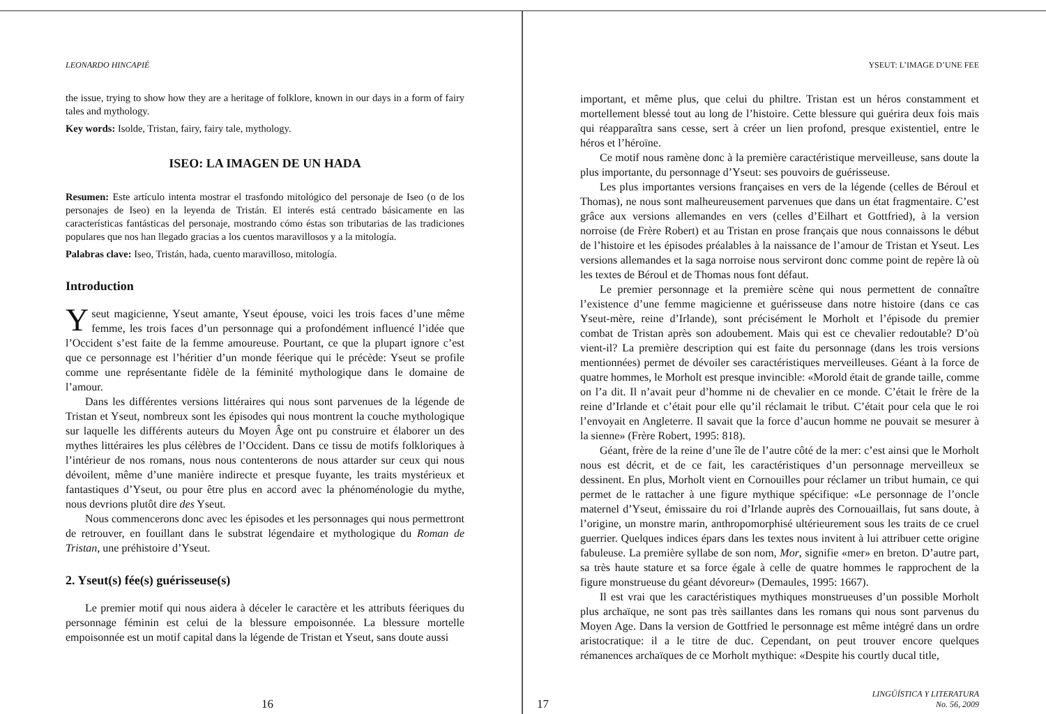LEONARDO HINCAPIÉ
the issue, trying to show how they are a heritage of folklore, known in our days in a form of fairy tales and mythology.
Key words: Isolde, Tristan, fairy, fairy tale, mythology.
ISEO: LA IMAGEN DE UN HADA
Resumen: Este artículo intenta mostrar el trasfondo mitológico del personaje de Iseo (o de los personajes de Iseo) en la leyenda de Tristán. El interés está centrado básicamente en las características fantásticas del personaje, mostrando cómo éstas son tributarias de las tradiciones populares que nos han llegado gracias a los cuentos maravillosos y a la mitología.
Palabras clave: Iseo, Tristán, hada, cuento maravilloso, mitología.
Introduction
Yseut magicienne, Yseut amante, Yseut épouse, voici les trois faces d’une même femme, les trois faces d’un personnage qui a profondément influencé l’idée que l’Occident s’est faite de la femme amoureuse. Pourtant, ce que la plupart ignore c’est que ce personnage est l’héritier d’un monde féerique qui le précède: Yseut se profile comme une représentante fidèle de la féminité mythologique dans le domaine de l’amour.
Dans les différentes versions littéraires qui nous sont parvenues de la légende de Tristan et Yseut, nombreux sont les épisodes qui nous montrent la couche mythologique sur laquelle les différents auteurs du Moyen Âge ont pu construire et élaborer un des mythes littéraires les plus célèbres de l’Occident. Dans ce tissu de motifs folkloriques à l’intérieur de nos romans, nous nous contenterons de nous attarder sur ceux qui nous dévoilent, même d’une manière indirecte et presque fuyante, les traits mystérieux et fantastiques d’Yseut, ou pour être plus en accord avec la phénoménologie du mythe, nous devrions plutôt dire des Yseut.
Nous commencerons donc avec les épisodes et les personnages qui nous permettront de retrouver, en fouillant dans le substrat légendaire et mythologique du Roman de Tristan, une préhistoire d’Yseut.
2. Yseut(s) fée(s) guérisseuse(s)
Le premier motif qui nous aidera à déceler le caractère et les attributs féeriques du personnage féminin est celui de la blessure empoisonnée. La blessure mortelle empoisonnée est un motif capital dans la légende de Tristan et Yseut, sans doute aussi
16
YSEUT: L’IMAGE D’UNE FEE
important, et même plus, que celui du philtre. Tristan est un héros constamment et mortellement blessé tout au long de l’histoire. Cette blessure qui guérira deux fois mais qui réapparaîtra sans cesse, sert à créer un lien profond, presque existentiel, entre le héros et l’héroïne.
Ce motif nous ramène donc à la première caractéristique merveilleuse, sans doute la plus importante, du personnage d’Yseut: ses pouvoirs de guérisseuse.
Les plus importantes versions françaises en vers de la légende (celles de Béroul et Thomas), ne nous sont malheureusement parvenues que dans un état fragmentaire. C’est grâce aux versions allemandes en vers (celles d’Eilhart et Gottfried), à la version norroise (de Frère Robert) et au Tristan en prose français que nous connaissons le début de l’histoire et les épisodes préalables à la naissance de l’amour de Tristan et Yseut. Les versions allemandes et la saga norroise nous serviront donc comme point de repère là où les textes de Béroul et de Thomas nous font défaut.
Le premier personnage et la première scène qui nous permettent de connaître l’existence d’une femme magicienne et guérisseuse dans notre histoire (dans ce cas Yseut-mère, reine d’Irlande), sont précisément le Morholt et l’épisode du premier combat de Tristan après son adoubement. Mais qui est ce chevalier redoutable? D’où vient-il? La première description qui est faite du personnage (dans les trois versions mentionnées) permet de dévoiler ses caractéristiques merveilleuses. Géant à la force de quatre hommes, le Morholt est presque invincible: «Morold était de grande taille, comme on l’a dit. Il n’avait peur d’homme ni de chevalier en ce monde. C’était le frère de la reine d’Irlande et c’était pour elle qu’il réclamait le tribut. C’était pour cela que le roi l’envoyait en Angleterre. Il savait que la force d’aucun homme ne pouvait se mesurer à la sienne» (Frère Robert, 1995: 818).
Géant, frère de la reine d’une île de l’autre côté de la mer: c’est ainsi que le Morholt nous est décrit, et de ce fait, les caractéristiques d’un personnage merveilleux se dessinent. En plus, Morholt vient en Cornouilles pour réclamer un tribut humain, ce qui permet de le rattacher à une figure mythique spécifique: «Le personnage de l’oncle maternel d’Yseut, émissaire du roi d’Irlande auprès des Cornouaillais, fut sans doute, à l’origine, un monstre marin, anthropomorphisé ultérieurement sous les traits de ce cruel guerrier. Quelques indices épars dans les textes nous invitent à lui attribuer cette origine fabuleuse. La première syllabe de son nom, Mor, signifie «mer» en breton. D’autre part, sa très haute stature et sa force égale à celle de quatre hommes le rapprochent de la figure monstrueuse du géant dévoreur» (Demaules, 1995: 1667).
Il est vrai que les caractéristiques mythiques monstrueuses d’un possible Morholt plus archaïque, ne sont pas très saillantes dans les romans qui nous sont parvenus du Moyen Age. Dans la version de Gottfried le personnage est même intégré dans un ordre aristocratique: il a le titre de duc. Cependant, on peut trouver encore quelques rémanences archaïques de ce Morholt mythique: «Despite his courtly ducal title,
17
LINGÜÍSTICA Y LITERATURA
No. 56, 2009